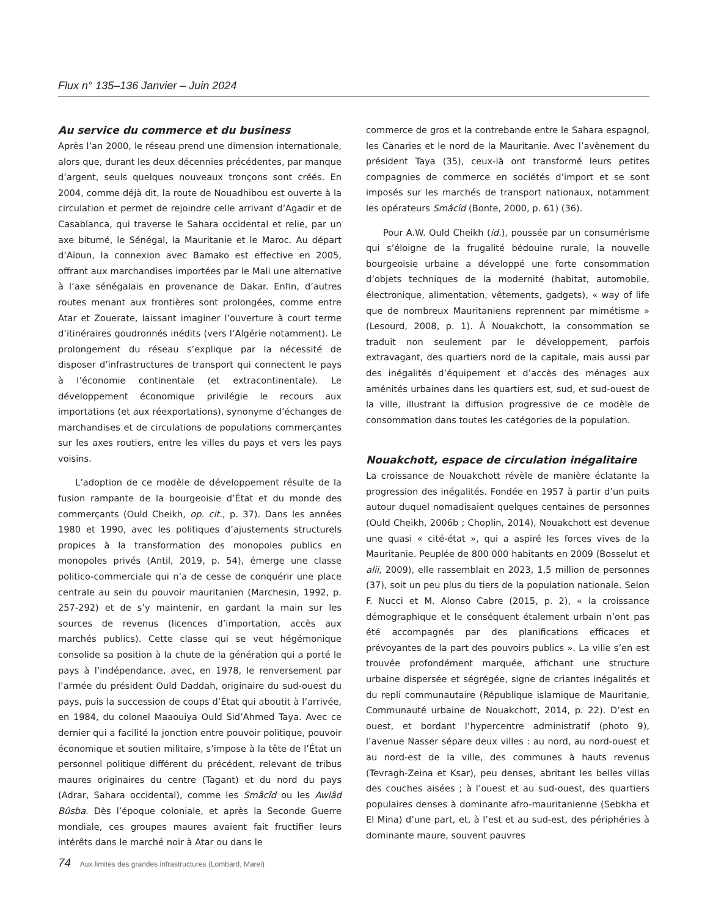Flux n° 135–136 Janvier – Juin 2024
Au service du commerce et du business
Après l’an 2000, le réseau prend une dimension internationale, alors que, durant les deux décennies précédentes, par manque d’argent, seuls quelques nouveaux tronçons sont créés. En 2004, comme déjà dit, la route de Nouadhibou est ouverte à la circulation et permet de rejoindre celle arrivant d’Agadir et de Casablanca, qui traverse le Sahara occidental et relie, par un axe bitumé, le Sénégal, la Mauritanie et le Maroc. Au départ d’Aïoun, la connexion avec Bamako est effective en 2005, offrant aux marchandises importées par le Mali une alternative à l’axe sénégalais en provenance de Dakar. Enfin, d’autres routes menant aux frontières sont prolongées, comme entre Atar et Zouerate, laissant imaginer l’ouverture à court terme d’itinéraires goudronnés inédits (vers l’Algérie notamment). Le prolongement du réseau s’explique par la nécessité de disposer d’infrastructures de transport qui connectent le pays à l’économie continentale (et extracontinentale). Le développement économique privilégie le recours aux importations (et aux réexportations), synonyme d’échanges de marchandises et de circulations de populations commerçantes sur les axes routiers, entre les villes du pays et vers les pays voisins.
L’adoption de ce modèle de développement résulte de la fusion rampante de la bourgeoisie d’État et du monde des commerçants (Ould Cheikh, op. cit., p. 37). Dans les années 1980 et 1990, avec les politiques d’ajustements structurels propices à la transformation des monopoles publics en monopoles privés (Antil, 2019, p. 54), émerge une classe politico-commerciale qui n’a de cesse de conquérir une place centrale au sein du pouvoir mauritanien (Marchesin, 1992, p. 257-292) et de s’y maintenir, en gardant la main sur les sources de revenus (licences d’importation, accès aux marchés publics). Cette classe qui se veut hégémonique consolide sa position à la chute de la génération qui a porté le pays à l’indépendance, avec, en 1978, le renversement par l’armée du président Ould Daddah, originaire du sud-ouest du pays, puis la succession de coups d’État qui aboutit à l’arrivée, en 1984, du colonel Maaouiya Ould Sid’Ahmed Taya. Avec ce dernier qui a facilité la jonction entre pouvoir politique, pouvoir économique et soutien militaire, s’impose à la tête de l’État un personnel politique différent du précédent, relevant de tribus maures originaires du centre (Tagant) et du nord du pays (Adrar, Sahara occidental), comme les Smâcîd ou les Awlâd Bûsba. Dès l’époque coloniale, et après la Seconde Guerre mondiale, ces groupes maures avaient fait fructifier leurs intérêts dans le marché noir à Atar ou dans le
commerce de gros et la contrebande entre le Sahara espagnol, les Canaries et le nord de la Mauritanie. Avec l’avènement du président Taya (35), ceux-là ont transformé leurs petites compagnies de commerce en sociétés d’import et se sont imposés sur les marchés de transport nationaux, notamment les opérateurs Smâcîd (Bonte, 2000, p. 61) (36).
Pour A.W. Ould Cheikh (id.), poussée par un consumérisme qui s’éloigne de la frugalité bédouine rurale, la nouvelle bourgeoisie urbaine a développé une forte consommation d’objets techniques de la modernité (habitat, automobile, électronique, alimentation, vêtements, gadgets), « way of life que de nombreux Mauritaniens reprennent par mimétisme » (Lesourd, 2008, p. 1). À Nouakchott, la consommation se traduit non seulement par le développement, parfois extravagant, des quartiers nord de la capitale, mais aussi par des inégalités d’équipement et d’accès des ménages aux aménités urbaines dans les quartiers est, sud, et sud-ouest de la ville, illustrant la diffusion progressive de ce modèle de consommation dans toutes les catégories de la population.
Nouakchott, espace de circulation inégalitaire
La croissance de Nouakchott révèle de manière éclatante la progression des inégalités. Fondée en 1957 à partir d’un puits autour duquel nomadisaient quelques centaines de personnes (Ould Cheikh, 2006b ; Choplin, 2014), Nouakchott est devenue une quasi « cité-état », qui a aspiré les forces vives de la Mauritanie. Peuplée de 800 000 habitants en 2009 (Bosselut et alii, 2009), elle rassemblait en 2023, 1,5 million de personnes (37), soit un peu plus du tiers de la population nationale. Selon F. Nucci et M. Alonso Cabre (2015, p. 2), « la croissance démographique et le conséquent étalement urbain n’ont pas été accompagnés par des planifications efficaces et prévoyantes de la part des pouvoirs publics ». La ville s’en est trouvée profondément marquée, affichant une structure urbaine dispersée et ségrégée, signe de criantes inégalités et du repli communautaire (République islamique de Mauritanie, Communauté urbaine de Nouakchott, 2014, p. 22). D’est en ouest, et bordant l’hypercentre administratif (photo 9), l’avenue Nasser sépare deux villes : au nord, au nord-ouest et au nord-est de la ville, des communes à hauts revenus (Tevragh-Zeina et Ksar), peu denses, abritant les belles villas des couches aisées ; à l’ouest et au sud-ouest, des quartiers populaires denses à dominante afro-mauritanienne (Sebkha et El Mina) d’une part, et, à l’est et au sud-est, des périphéries à dominante maure, souvent pauvres
74 Aux limites des grandes infrastructures (Lombard, Marei)